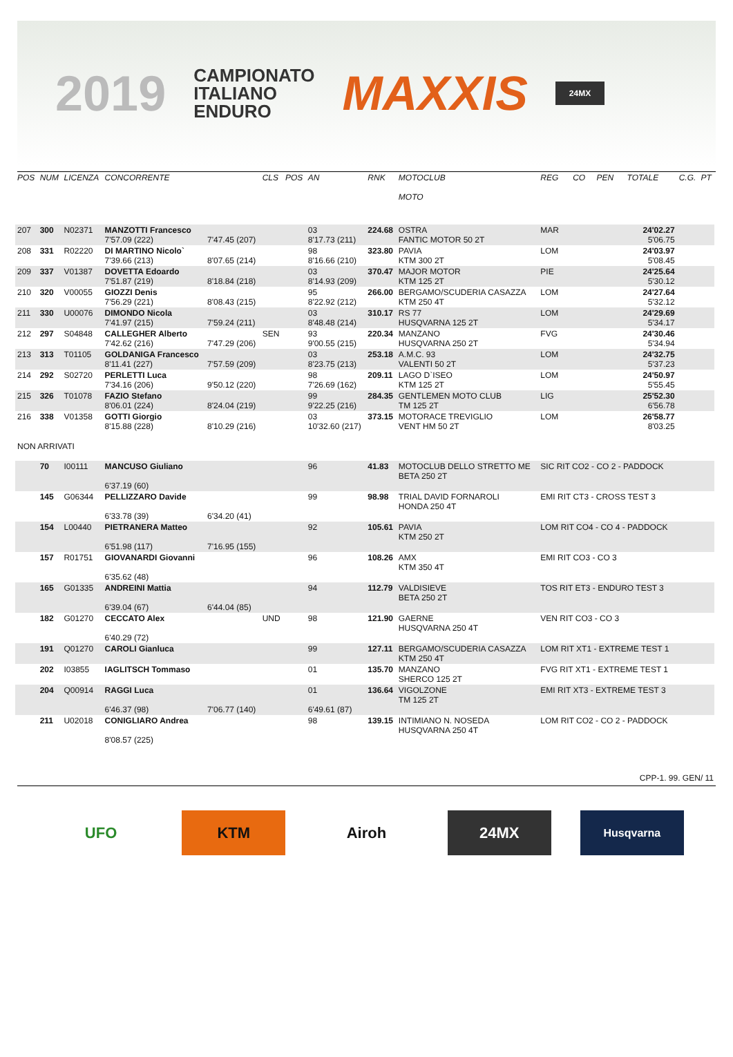2019 CAMPIONATO
ITALIANO
ENDURO MAXXIS 24MX
| POS | NUM | LICENZA | CONCORRENTE | | CLS | POS | AN | RNK | MOTOCLUB MOTO | REG | CO | PEN | TOTALE | C.G. | PT |
| --- | --- | --- | --- | --- | --- | --- | --- | --- | --- | --- | --- | --- | --- | --- | --- |
| 207 | 300 | N02371 | MANZOTTI Francesco 7'57.09 (222) | 7'47.45 (207) | | | 03 8'17.73 (211) | 224.68 | OSTRA FANTIC MOTOR 50 2T | MAR | | | 24'02.27 5'06.75 | | |
| 208 | 331 | R02220 | DI MARTINO Nicolo` 7'39.66 (213) | 8'07.65 (214) | | | 98 8'16.66 (210) | 323.80 | PAVIA KTM 300 2T | LOM | | | 24'03.97 5'08.45 | | |
| 209 | 337 | V01387 | DOVETTA Edoardo 7'51.87 (219) | 8'18.84 (218) | | | 03 8'14.93 (209) | 370.47 | MAJOR MOTOR KTM 125 2T | PIE | | | 24'25.64 5'30.12 | | |
| 210 | 320 | V00055 | GIOZZI Denis 7'56.29 (221) | 8'08.43 (215) | | | 95 8'22.92 (212) | 266.00 | BERGAMO/SCUDERIA CASAZZA KTM 250 4T | LOM | | | 24'27.64 5'32.12 | | |
| 211 | 330 | U00076 | DIMONDO Nicola 7'41.97 (215) | 7'59.24 (211) | | | 03 8'48.48 (214) | 310.17 | RS 77 HUSQVARNA 125 2T | LOM | | | 24'29.69 5'34.17 | | |
| 212 | 297 | S04848 | CALLEGHER Alberto 7'42.62 (216) | 7'47.29 (206) | SEN | | 93 9'00.55 (215) | 220.34 | MANZANO HUSQVARNA 250 2T | FVG | | | 24'30.46 5'34.94 | | |
| 213 | 313 | T01105 | GOLDANIGA Francesco 8'11.41 (227) | 7'57.59 (209) | | | 03 8'23.75 (213) | 253.18 | A.M.C. 93 VALENTI 50 2T | LOM | | | 24'32.75 5'37.23 | | |
| 214 | 292 | S02720 | PERLETTI Luca 7'34.16 (206) | 9'50.12 (220) | | | 98 7'26.69 (162) | 209.11 | LAGO D`ISEO KTM 125 2T | LOM | | | 24'50.97 5'55.45 | | |
| 215 | 326 | T01078 | FAZIO Stefano 8'06.01 (224) | 8'24.04 (219) | | | 99 9'22.25 (216) | 284.35 | GENTLEMEN MOTO CLUB TM 125 2T | LIG | | | 25'52.30 6'56.78 | | |
| 216 | 338 | V01358 | GOTTI Giorgio 8'15.88 (228) | 8'10.29 (216) | | | 03 10'32.60 (217) | 373.15 | MOTORACE TREVIGLIO VENT HM 50 2T | LOM | | | 26'58.77 8'03.25 | | |
| NON ARRIVATI | | | | | | | | | | | | | | | |
| | 70 | I00111 | MANCUSO Giuliano 6'37.19 (60) | | | | 96 | 41.83 | MOTOCLUB DELLO STRETTO ME BETA 250 2T | SIC RIT CO2 - CO 2 - PADDOCK | | | | | |
| | 145 | G06344 | PELLIZZARO Davide 6'33.78 (39) | 6'34.20 (41) | | | 99 | 98.98 | TRIAL DAVID FORNAROLI HONDA 250 4T | EMI RIT CT3 - CROSS TEST 3 | | | | | |
| | 154 | L00440 | PIETRANERA Matteo 6'51.98 (117) | 7'16.95 (155) | | | 92 | 105.61 | PAVIA KTM 250 2T | LOM RIT CO4 - CO 4 - PADDOCK | | | | | |
| | 157 | R01751 | GIOVANARDI Giovanni 6'35.62 (48) | | | | 96 | 108.26 | AMX KTM 350 4T | EMI RIT CO3 - CO 3 | | | | | |
| | 165 | G01335 | ANDREINI Mattia 6'39.04 (67) | 6'44.04 (85) | | | 94 | 112.79 | VALDISIEVE BETA 250 2T | TOS RIT ET3 - ENDURO TEST 3 | | | | | |
| | 182 | G01270 | CECCATO Alex 6'40.29 (72) | | UND | | 98 | 121.90 | GAERNE HUSQVARNA 250 4T | VEN RIT CO3 - CO 3 | | | | | |
| | 191 | Q01270 | CAROLI Gianluca | | | | 99 | 127.11 | BERGAMO/SCUDERIA CASAZZA KTM 250 4T | LOM RIT XT1 - EXTREME TEST 1 | | | | | |
| | 202 | I03855 | IAGLITSCH Tommaso | | | | 01 | 135.70 | MANZANO SHERCO 125 2T | FVG RIT XT1 - EXTREME TEST 1 | | | | | |
| | 204 | Q00914 | RAGGI Luca 6'46.37 (98) | 7'06.77 (140) | | | 01 6'49.61 (87) | 136.64 | VIGOLZONE TM 125 2T | EMI RIT XT3 - EXTREME TEST 3 | | | | | |
| | 211 | U02018 | CONIGLIARO Andrea 8'08.57 (225) | | | | 98 | 139.15 | INTIMIANO N. NOSEDA HUSQVARNA 250 4T | LOM RIT CO2 - CO 2 - PADDOCK | | | | | |
CPP-1. 99. GEN/ 11
UFO KTM Airoh 24MX
Husqvarna